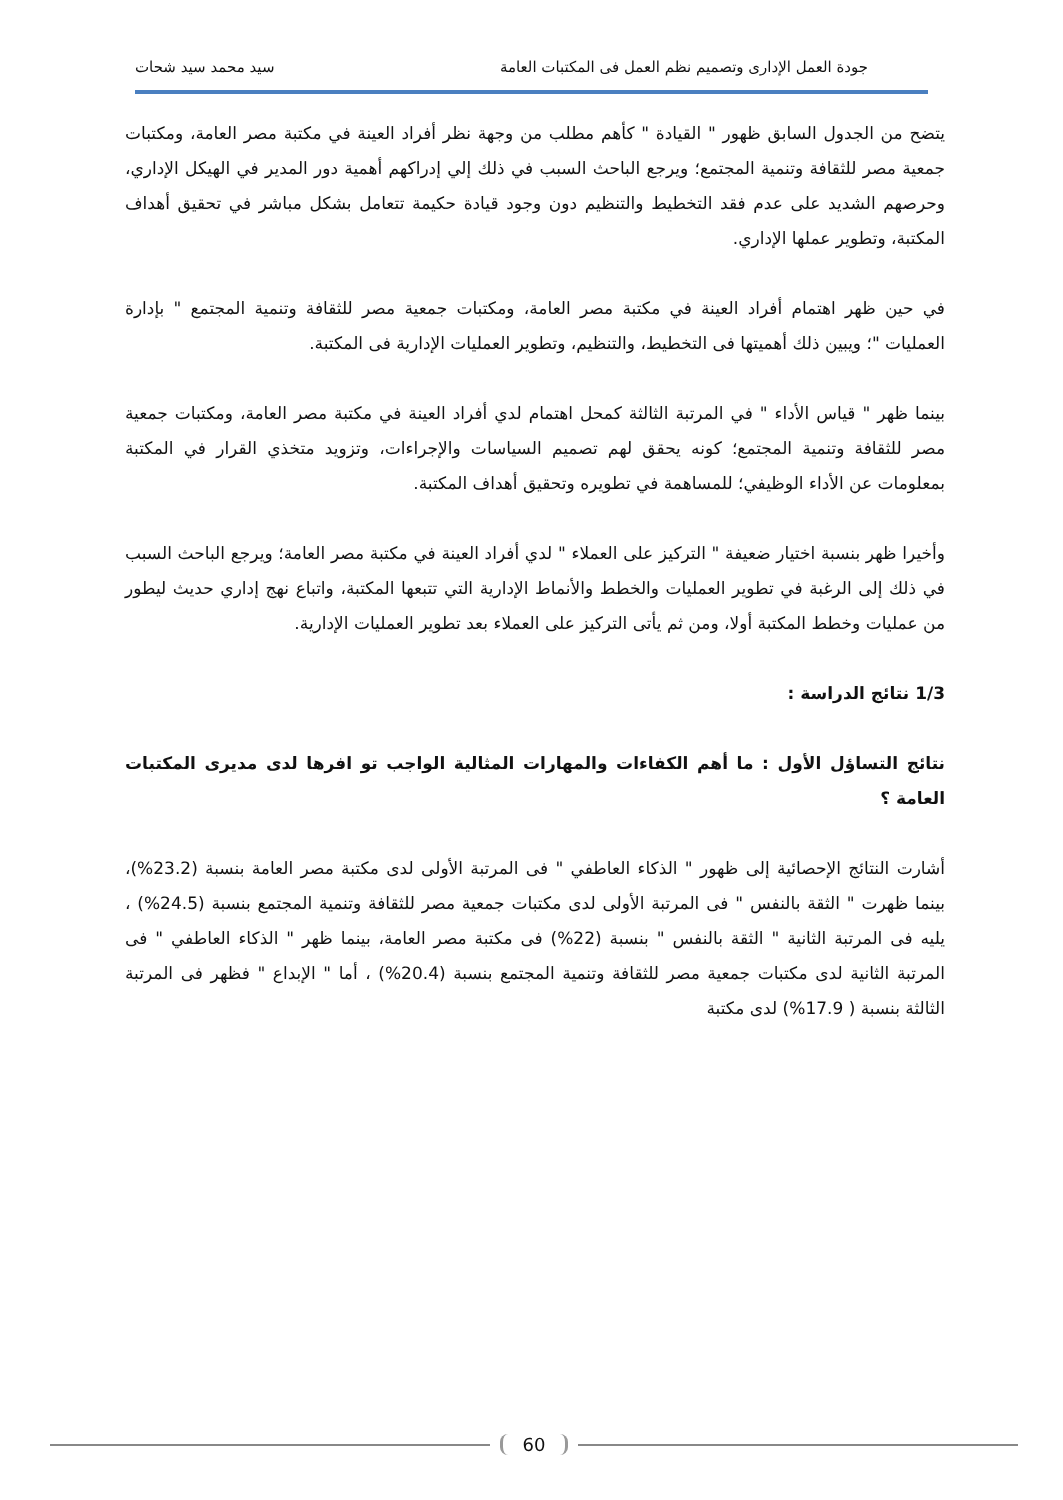جودة العمل الإدارى وتصميم نظم العمل فى المكتبات العامة سيد محمد سيد شحات
يتضح من الجدول السابق ظهور " القيادة " كأهم مطلب من وجهة نظر أفراد العينة في مكتبة مصر العامة، ومكتبات جمعية مصر للثقافة وتنمية المجتمع؛ ويرجع الباحث السبب في ذلك إلي إدراكهم أهمية دور المدير في الهيكل الإداري، وحرصهم الشديد على عدم فقد التخطيط والتنظيم دون وجود قيادة حكيمة تتعامل بشكل مباشر في تحقيق أهداف المكتبة، وتطوير عملها الإداري.
في حين ظهر اهتمام أفراد العينة في مكتبة مصر العامة، ومكتبات جمعية مصر للثقافة وتنمية المجتمع " بإدارة العمليات "؛ ويبين ذلك أهميتها فى التخطيط، والتنظيم، وتطوير العمليات الإدارية فى المكتبة.
بينما ظهر " قياس الأداء " في المرتبة الثالثة كمحل اهتمام لدي أفراد العينة في مكتبة مصر العامة، ومكتبات جمعية مصر للثقافة وتنمية المجتمع؛ كونه يحقق لهم تصميم السياسات والإجراءات، وتزويد متخذي القرار في المكتبة بمعلومات عن الأداء الوظيفي؛ للمساهمة في تطويره وتحقيق أهداف المكتبة.
وأخيرا ظهر بنسبة اختيار ضعيفة " التركيز على العملاء " لدي أفراد العينة في مكتبة مصر العامة؛ ويرجع الباحث السبب في ذلك إلى الرغبة في تطوير العمليات والخطط والأنماط الإدارية التي تتبعها المكتبة، واتباع نهج إداري حديث ليطور من عمليات وخطط المكتبة أولا، ومن ثم يأتى التركيز على العملاء بعد تطوير العمليات الإدارية.
1/3 نتائج الدراسة :
نتائج التساؤل الأول : ما أهم الكفاءات والمهارات المثالية الواجب تو افرها لدى مديرى المكتبات العامة ؟
أشارت النتائج الإحصائية إلى ظهور " الذكاء العاطفي " فى المرتبة الأولى لدى مكتبة مصر العامة بنسبة (23.2%)، بينما ظهرت " الثقة بالنفس " فى المرتبة الأولى لدى مكتبات جمعية مصر للثقافة وتنمية المجتمع بنسبة (24.5%) ، يليه فى المرتبة الثانية " الثقة بالنفس " بنسبة (22%) فى مكتبة مصر العامة، بينما ظهر " الذكاء العاطفي " فى المرتبة الثانية لدى مكتبات جمعية مصر للثقافة وتنمية المجتمع بنسبة (20.4%) ، أما " الإبداع " فظهر فى المرتبة الثالثة بنسبة ( 17.9%) لدى مكتبة
60